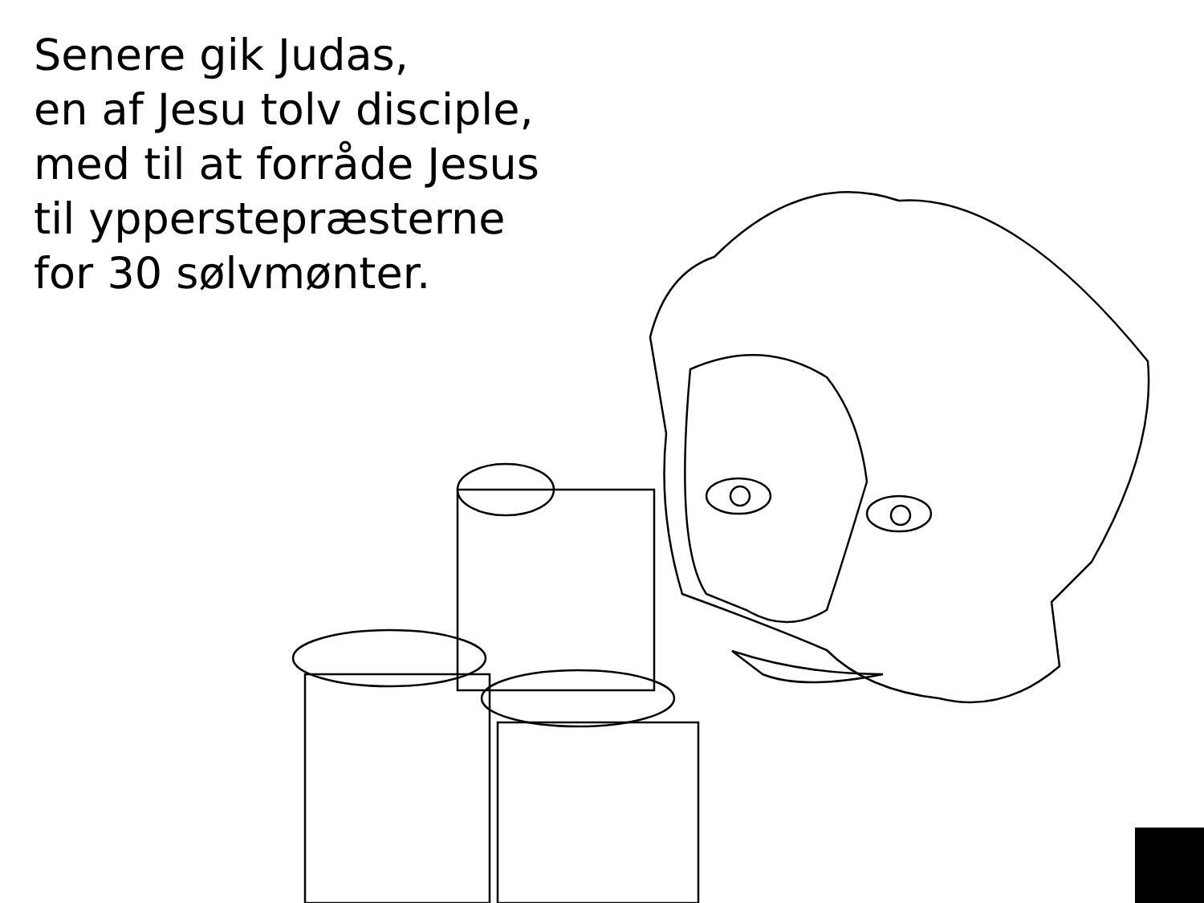Senere gik Judas,
en af Jesu tolv disciple,
med til at forråde Jesus
til ypperstepræsterne
for 30 sølvmønter.